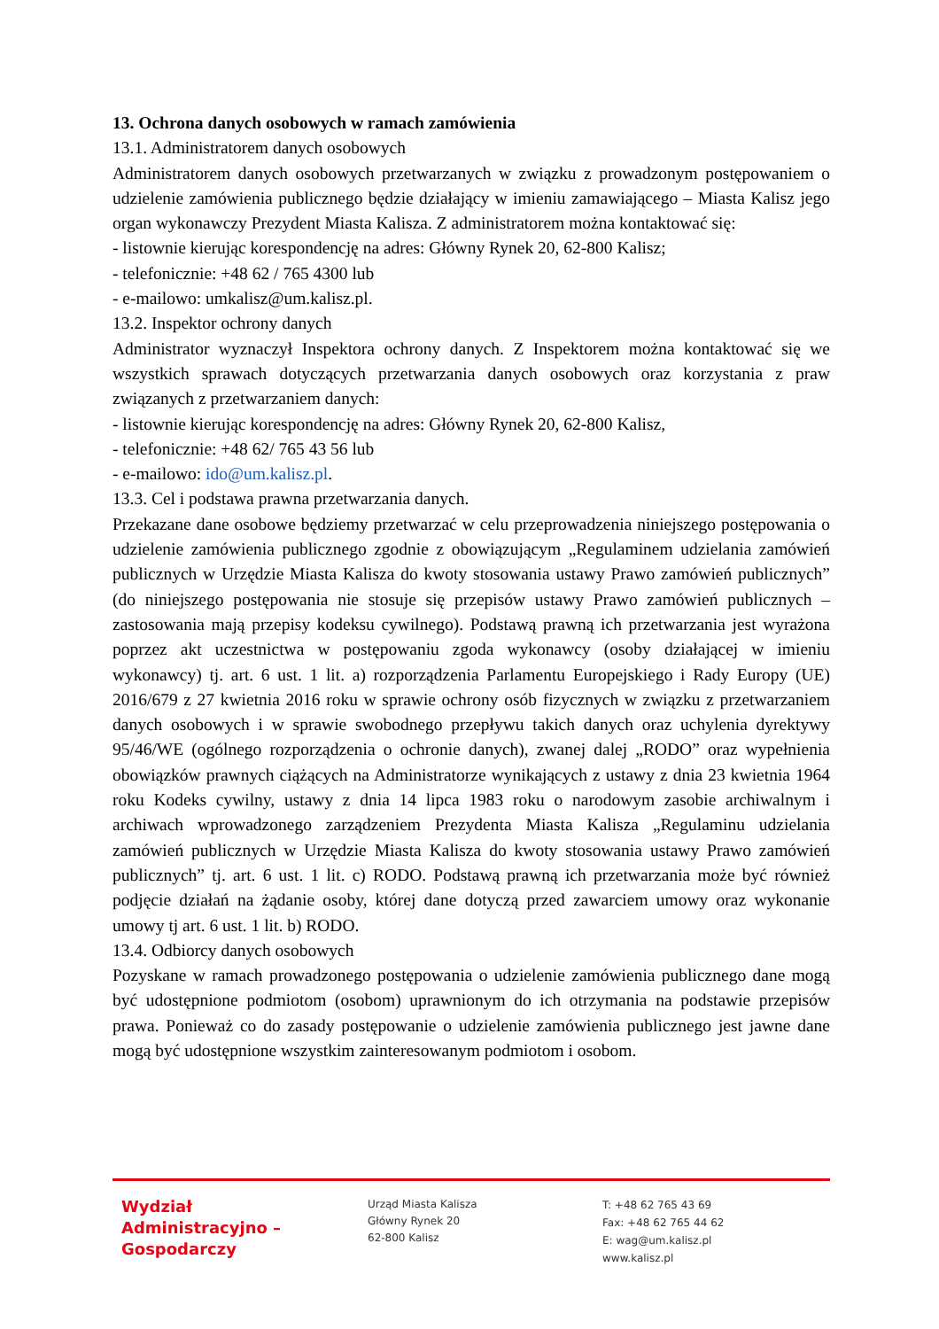13. Ochrona danych osobowych w ramach zamówienia
13.1. Administratorem danych osobowych
Administratorem danych osobowych przetwarzanych w związku z prowadzonym postępowaniem o udzielenie zamówienia publicznego będzie działający w imieniu zamawiającego – Miasta Kalisz jego organ wykonawczy Prezydent Miasta Kalisza. Z administratorem można kontaktować się:
- listownie kierując korespondencję na adres: Główny Rynek 20, 62-800 Kalisz;
- telefonicznie: +48 62 / 765 4300 lub
- e-mailowo: umkalisz@um.kalisz.pl.
13.2. Inspektor ochrony danych
Administrator wyznaczył Inspektora ochrony danych. Z Inspektorem można kontaktować się we wszystkich sprawach dotyczących przetwarzania danych osobowych oraz korzystania z praw związanych z przetwarzaniem danych:
- listownie kierując korespondencję na adres: Główny Rynek 20, 62-800 Kalisz,
- telefonicznie: +48 62/ 765 43 56 lub
- e-mailowo: ido@um.kalisz.pl.
13.3. Cel i podstawa prawna przetwarzania danych.
Przekazane dane osobowe będziemy przetwarzać w celu przeprowadzenia niniejszego postępowania o udzielenie zamówienia publicznego zgodnie z obowiązującym „Regulaminem udzielania zamówień publicznych w Urzędzie Miasta Kalisza do kwoty stosowania ustawy Prawo zamówień publicznych” (do niniejszego postępowania nie stosuje się przepisów ustawy Prawo zamówień publicznych – zastosowania mają przepisy kodeksu cywilnego). Podstawą prawną ich przetwarzania jest wyrażona poprzez akt uczestnictwa w postępowaniu zgoda wykonawcy (osoby działającej w imieniu wykonawcy) tj. art. 6 ust. 1 lit. a) rozporządzenia Parlamentu Europejskiego i Rady Europy (UE) 2016/679 z 27 kwietnia 2016 roku w sprawie ochrony osób fizycznych w związku z przetwarzaniem danych osobowych i w sprawie swobodnego przepływu takich danych oraz uchylenia dyrektywy 95/46/WE (ogólnego rozporządzenia o ochronie danych), zwanej dalej „RODO” oraz wypełnienia obowiązków prawnych ciążących na Administratorze wynikających z ustawy z dnia 23 kwietnia 1964 roku Kodeks cywilny, ustawy z dnia 14 lipca 1983 roku o narodowym zasobie archiwalnym i archiwach wprowadzonego zarządzeniem Prezydenta Miasta Kalisza „Regulaminu udzielania zamówień publicznych w Urzędzie Miasta Kalisza do kwoty stosowania ustawy Prawo zamówień publicznych” tj. art. 6 ust. 1 lit. c) RODO. Podstawą prawną ich przetwarzania może być również podjęcie działań na żądanie osoby, której dane dotyczą przed zawarciem umowy oraz wykonanie umowy tj art. 6 ust. 1 lit. b) RODO.
13.4. Odbiorcy danych osobowych
Pozyskane w ramach prowadzonego postępowania o udzielenie zamówienia publicznego dane mogą być udostępnione podmiotom (osobom) uprawnionym do ich otrzymania na podstawie przepisów prawa. Ponieważ co do zasady postępowanie o udzielenie zamówienia publicznego jest jawne dane mogą być udostępnione wszystkim zainteresowanym podmiotom i osobom.
Wydział
Administracyjno –
Gospodarczy
Urząd Miasta Kalisza
Główny Rynek 20
62-800 Kalisz
T: +48 62 765 43 69
Fax: +48 62 765 44 62
E: wag@um.kalisz.pl
www.kalisz.pl